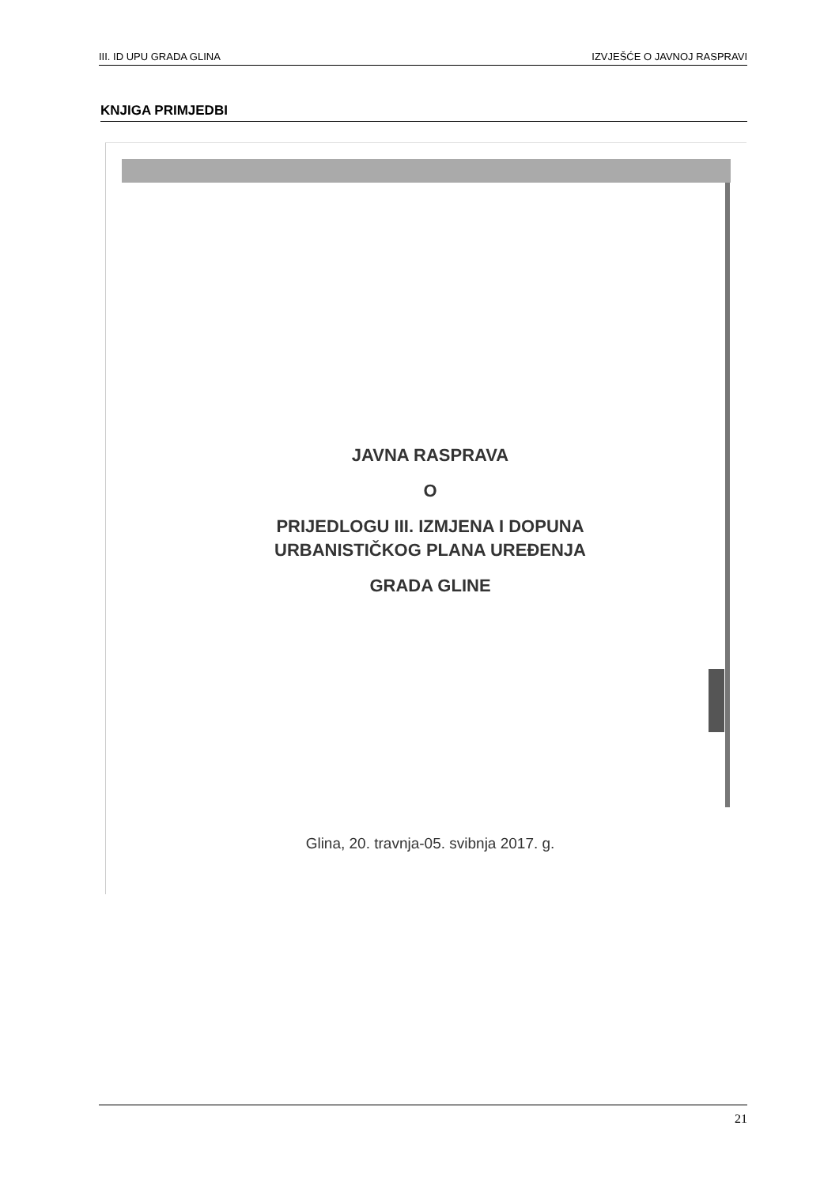III. ID UPU GRADA GLINA IZVJEŠĆE O JAVNOJ RASPRAVI
KNJIGA PRIMJEDBI
JAVNA RASPRAVA
O
PRIJEDLOGU III. IZMJENA I DOPUNA
URBANISTIČKOG PLANA UREĐENJA
GRADA GLINE
Glina, 20. travnja-05. svibnja 2017. g.
21